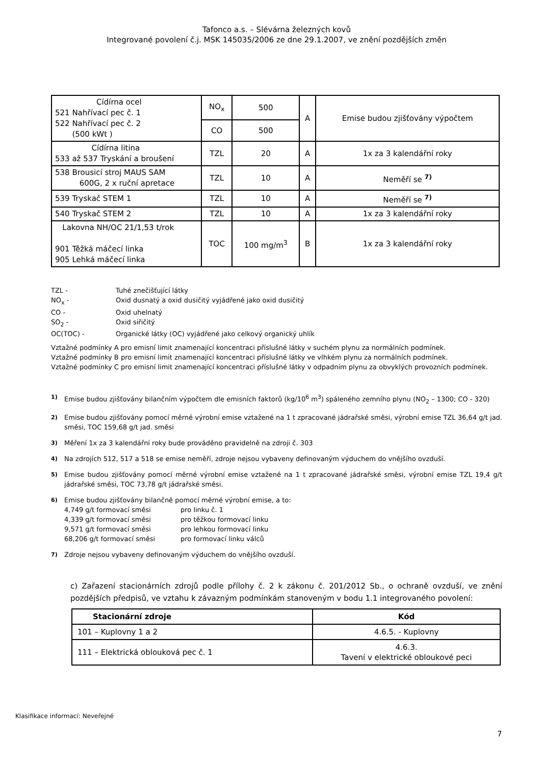Tafonco a.s. – Slévárna železných kovů
Integrované povolení č.j. MSK 145035/2006 ze dne 29.1.2007, ve znění pozdějších změn
| Cídírna ocel 521 Nahřívací pec č. 1 522 Nahřívací pec č. 2 (500 kWt ) | NO<sub>x</sub> | 500 | A | Emise budou zjišťovány výpočtem |
| | CO | 500 | | |
| Cídírna litina 533 až 537 Tryskání a broušení | TZL | 20 | A | 1x za 3 kalendářní roky |
| 538 Brousicí stroj MAUS SAM 600G, 2 x ruční apretace | TZL | 10 | A | Neměří se <sup>7)</sup> |
| 539 Tryskač STEM 1 | TZL | 10 | A | Neměří se <sup>7)</sup> |
| 540 Tryskač STEM 2 | TZL | 10 | A | 1x za 3 kalendářní roky |
| Lakovna NH/OC 21/1,53 t/rok 901 Těžká máčecí linka 905 Lehká máčecí linka | TOC | 100 mg/m<sup>3</sup> | B | 1x za 3 kalendářní roky |
TZL - Tuhé znečišťující látky
NO<sub>x</sub> - Oxid dusnatý a oxid dusičitý vyjádřené jako oxid dusičitý
CO - Oxid uhelnatý
SO<sub>2</sub> - Oxid siřičitý
OC(TOC) - Organické látky (OC) vyjádřené jako celkový organický uhlík
Vztažné podmínky A pro emisní limit znamenající koncentraci příslušné látky v suchém plynu za normálních podmínek.
Vztažné podmínky B pro emisní limit znamenající koncentraci příslušné látky ve vlhkém plynu za normálních podmínek.
Vztažné podmínky C pro emisní limit znamenající koncentraci příslušné látky v odpadním plynu za obvyklých provozních podmínek.
1)
Emise budou zjišťovány bilančním výpočtem dle emisních faktorů (kg/10<sup>6</sup> m<sup>3</sup>) spáleného zemního plynu (NO<sub>2</sub> – 1300; CO - 320)
2)
Emise budou zjišťovány pomocí měrné výrobní emise vztažené na 1 t zpracované jádrařské směsi, výrobní emise TZL 36,64 g/t jad. směsi, TOC 159,68 g/t jad. směsi
3)
Měření 1x za 3 kalendářní roky bude prováděno pravidelně na zdroji č. 303
4)
Na zdrojích 512, 517 a 518 se emise neměří, zdroje nejsou vybaveny definovaným výduchem do vnějšího ovzduší.
5)
Emise budou zjišťovány pomocí měrné výrobní emise vztažené na 1 t zpracované jádrařské směsi, výrobní emise TZL 19,4 g/t jádrařské směsi, TOC 73,78 g/t jádrařské směsi.
6)
Emise budou zjišťovány bilančně pomocí měrné výrobní emise, a to:
4,749 g/t formovací směsi pro linku č. 1
4,339 g/t formovací směsi pro těžkou formovací linku
9,571 g/t formovací směsi pro lehkou formovací linku
68,206 g/t formovací směsi pro formovací linku válců
7)
Zdroje nejsou vybaveny definovaným výduchem do vnějšího ovzduší.
c) Zařazení stacionárních zdrojů podle přílohy č. 2 k zákonu č. 201/2012 Sb., o ochraně ovzduší, ve znění pozdějších předpisů, ve vztahu k závazným podmínkám stanoveným v bodu 1.1 integrovaného povolení:
| Stacionární zdroje | Kód |
| --- | --- |
| 101 – Kuplovny 1 a 2 | 4.6.5. - Kuplovny |
| 111 – Elektrická oblouková pec č. 1 | 4.6.3. Tavení v elektrické obloukové peci |
Klasifikace informací: Neveřejné
7